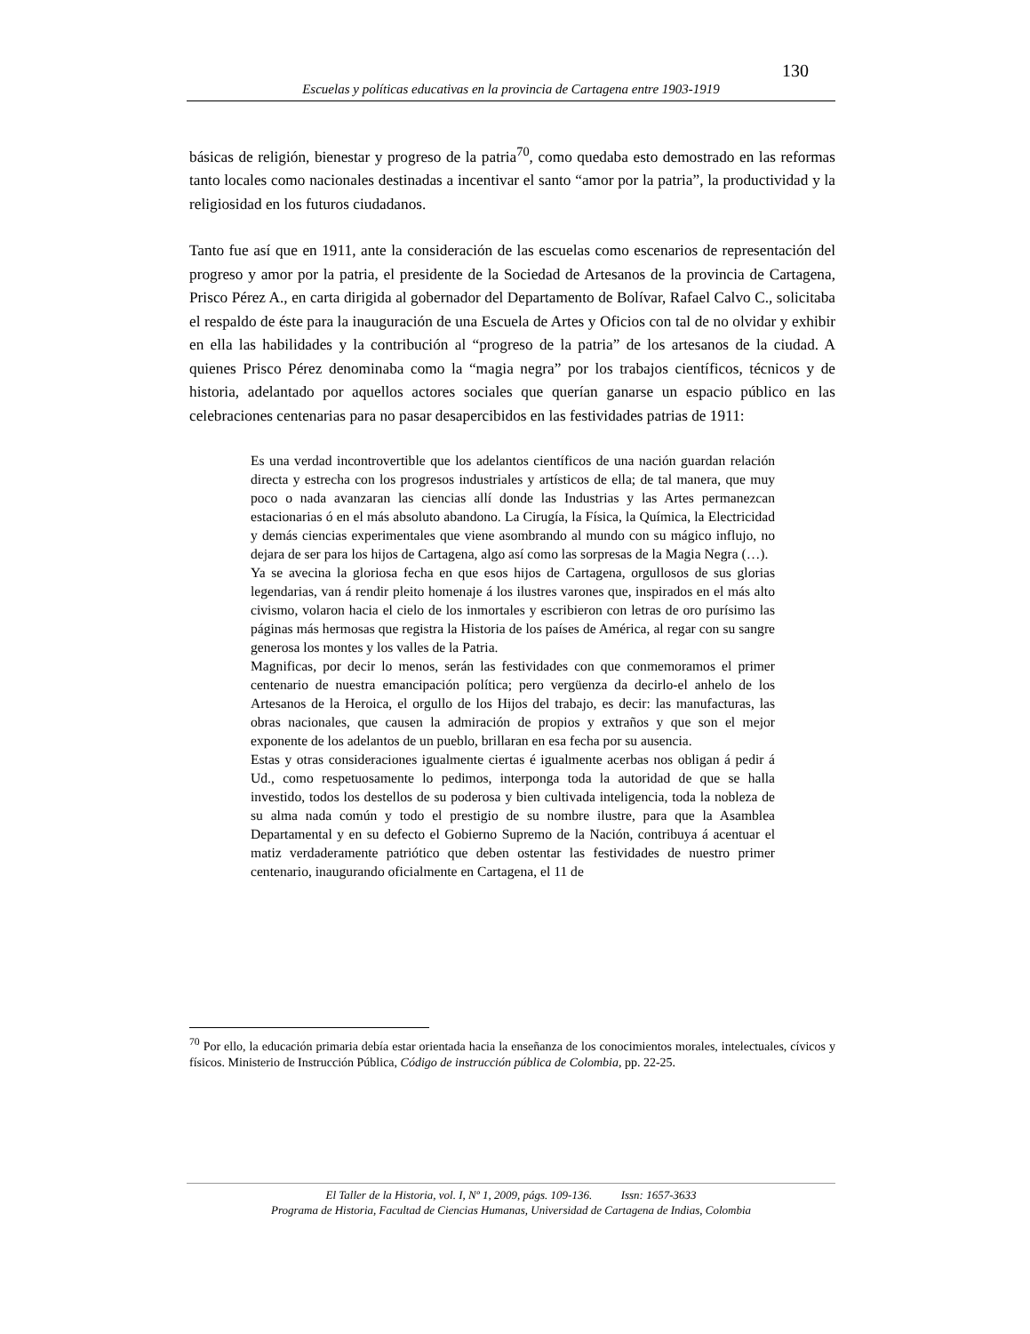130
Escuelas y políticas educativas en la provincia de Cartagena entre 1903-1919
básicas de religión, bienestar y progreso de la patria<sup>70</sup>, como quedaba esto demostrado en las reformas tanto locales como nacionales destinadas a incentivar el santo “amor por la patria”, la productividad y la religiosidad en los futuros ciudadanos.
Tanto fue así que en 1911, ante la consideración de las escuelas como escenarios de representación del progreso y amor por la patria, el presidente de la Sociedad de Artesanos de la provincia de Cartagena, Prisco Pérez A., en carta dirigida al gobernador del Departamento de Bolívar, Rafael Calvo C., solicitaba el respaldo de éste para la inauguración de una Escuela de Artes y Oficios con tal de no olvidar y exhibir en ella las habilidades y la contribución al “progreso de la patria” de los artesanos de la ciudad. A quienes Prisco Pérez denominaba como la “magia negra” por los trabajos científicos, técnicos y de historia, adelantado por aquellos actores sociales que querían ganarse un espacio público en las celebraciones centenarias para no pasar desapercibidos en las festividades patrias de 1911:
Es una verdad incontrovertible que los adelantos científicos de una nación guardan relación directa y estrecha con los progresos industriales y artísticos de ella; de tal manera, que muy poco o nada avanzaran las ciencias allí donde las Industrias y las Artes permanezcan estacionarias ó en el más absoluto abandono. La Cirugía, la Física, la Química, la Electricidad y demás ciencias experimentales que viene asombrando al mundo con su mágico influjo, no dejara de ser para los hijos de Cartagena, algo así como las sorpresas de la Magia Negra (…).
Ya se avecina la gloriosa fecha en que esos hijos de Cartagena, orgullosos de sus glorias legendarias, van á rendir pleito homenaje á los ilustres varones que, inspirados en el más alto civismo, volaron hacia el cielo de los inmortales y escribieron con letras de oro purísimo las páginas más hermosas que registra la Historia de los países de América, al regar con su sangre generosa los montes y los valles de la Patria.
Magnificas, por decir lo menos, serán las festividades con que conmemoramos el primer centenario de nuestra emancipación política; pero vergüenza da decirlo-el anhelo de los Artesanos de la Heroica, el orgullo de los Hijos del trabajo, es decir: las manufacturas, las obras nacionales, que causen la admiración de propios y extraños y que son el mejor exponente de los adelantos de un pueblo, brillaran en esa fecha por su ausencia.
Estas y otras consideraciones igualmente ciertas é igualmente acerbas nos obligan á pedir á Ud., como respetuosamente lo pedimos, interponga toda la autoridad de que se halla investido, todos los destellos de su poderosa y bien cultivada inteligencia, toda la nobleza de su alma nada común y todo el prestigio de su nombre ilustre, para que la Asamblea Departamental y en su defecto el Gobierno Supremo de la Nación, contribuya á acentuar el matiz verdaderamente patriótico que deben ostentar las festividades de nuestro primer centenario, inaugurando oficialmente en Cartagena, el 11 de
<sup>70</sup> Por ello, la educación primaria debía estar orientada hacia la enseñanza de los conocimientos morales, intelectuales, cívicos y físicos. Ministerio de Instrucción Pública, Código de instrucción pública de Colombia, pp. 22-25.
El Taller de la Historia, vol. I, Nº 1, 2009, págs. 109-136. Issn: 1657-3633
Programa de Historia, Facultad de Ciencias Humanas, Universidad de Cartagena de Indias, Colombia